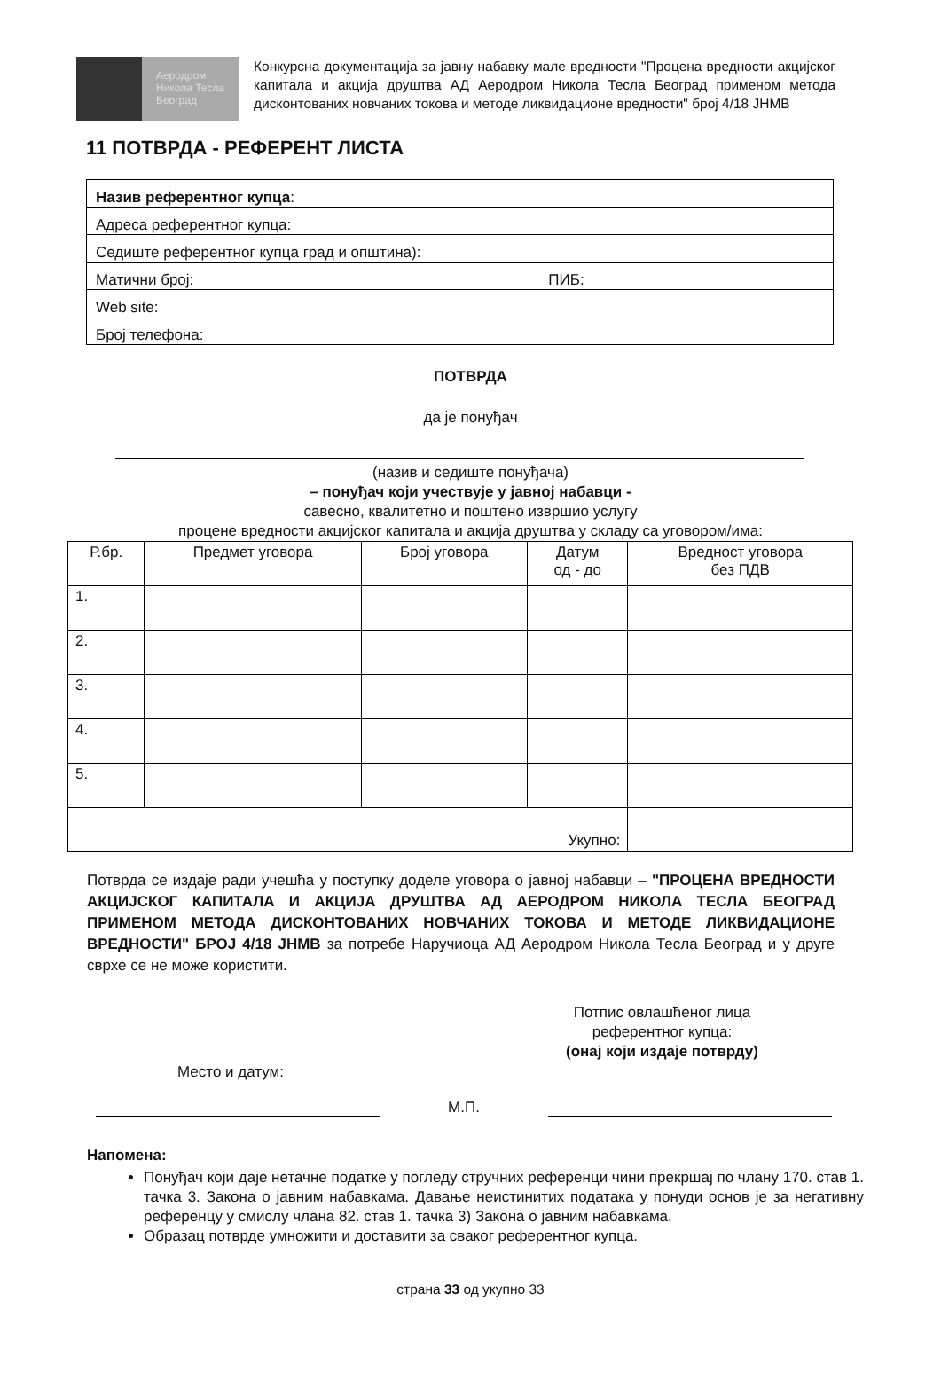Аеродром
Никола Тесла
Београд
Конкурсна документација за јавну набавку мале вредности "Процена вредности акцијског капитала и акција друштва АД Аеродром Никола Тесла Београд применом метода дисконтованих новчаних токова и методе ликвидационе вредности" број 4/18 ЈНМВ
11 ПОТВРДА - РЕФЕРЕНТ ЛИСТА
| Назив референтног купца : |
| Адреса референтног купца: |
| Седиште референтног купца град и општина): |
| Матични број: ПИБ: |
| Web site: |
| Број телефона: |
ПОТВРДА
да је понуђач
(назив и седиште понуђача)
– понуђач који учествује у јавној набавци -
савесно, квалитетно и поштено извршио услугу
процене вредности акцијског капитала и акција друштва у складу са уговором/има:
| Р.бр. | Предмет уговора | Број уговора | Датум од - до | Вредност уговора без ПДВ |
| --- | --- | --- | --- | --- |
| 1. | | | | |
| 2. | | | | |
| 3. | | | | |
| 4. | | | | |
| 5. | | | | |
| Укупно: | | | | |
Потврда се издаје ради учешћа у поступку доделе уговора о јавној набавци – "ПРОЦЕНА ВРЕДНОСТИ АКЦИЈСКОГ КАПИТАЛА И АКЦИЈА ДРУШТВА АД АЕРОДРОМ НИКОЛА ТЕСЛА БЕОГРАД ПРИМЕНОМ МЕТОДА ДИСКОНТОВАНИХ НОВЧАНИХ ТОКОВА И МЕТОДЕ ЛИКВИДАЦИОНЕ ВРЕДНОСТИ" БРОЈ 4/18 ЈНМВ за потребе Наручиоца АД Аеродром Никола Тесла Београд и у друге сврхе се не може користити.
Место и датум:
Потпис овлашћеног лица
референтног купца:
(онај који издаје потврду)
М.П.
Напомена:
Понуђач који даје нетачне податке у погледу стручних референци чини прекршај по члану 170. став 1. тачка 3. Закона о јавним набавкама. Давање неистинитих података у понуди основ је за негативну референцу у смислу члана 82. став 1. тачка 3) Закона о јавним набавкама.
Образац потврде умножити и доставити за сваког референтног купца.
страна 33 од укупно 33